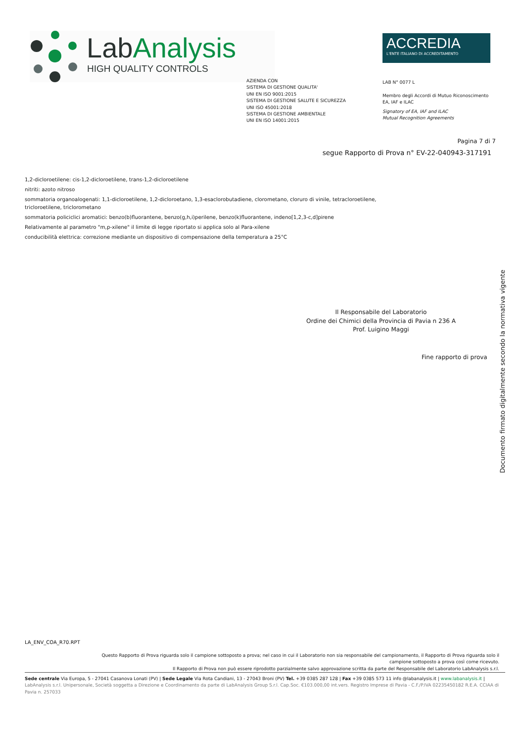LabAnalysis
HIGH QUALITY CONTROLS
ACCREDIA
L'ENTE ITALIANO DI ACCREDITAMENTO
AZIENDA CON
SISTEMA DI GESTIONE QUALITA'
UNI EN ISO 9001:2015
SISTEMA DI GESTIONE SALUTE E SICUREZZA
UNI ISO 45001:2018
SISTEMA DI GESTIONE AMBIENTALE
UNI EN ISO 14001:2015
LAB N° 0077 L
Membro degli Accordi di Mutuo Riconoscimento
EA, IAF e ILAC
Signatory of EA, IAF and ILAC
Mutual Recognition Agreements
Pagina 7 di 7
segue Rapporto di Prova n° EV-22-040943-317191
1,2-dicloroetilene: cis-1,2-dicloroetilene, trans-1,2-dicloroetilene
nitriti: azoto nitroso
sommatoria organoalogenati: 1,1-dicloroetilene, 1,2-dicloroetano, 1,3-esaclorobutadiene, clorometano, cloruro di vinile, tetracloroetilene, tricloroetilene, triclorometano
sommatoria policiclici aromatici: benzo(b)fluorantene, benzo(g,h,i)perilene, benzo(k)fluorantene, indeno[1,2,3-c,d]pirene
Relativamente al parametro "m,p-xilene" il limite di legge riportato si applica solo al Para-xilene
conducibilità elettrica: correzione mediante un dispositivo di compensazione della temperatura a 25°C
Il Responsabile del Laboratorio
Ordine dei Chimici della Provincia di Pavia n 236 A
Prof. Luigino Maggi
Fine rapporto di prova
Documento firmato digitalmente secondo la normativa vigente
LA_ENV_COA_R70.RPT
Questo Rapporto di Prova riguarda solo il campione sottoposto a prova; nel caso in cui il Laboratorio non sia responsabile del campionamento, il Rapporto di Prova riguarda solo il campione sottoposto a prova così come ricevuto.
Il Rapporto di Prova non può essere riprodotto parzialmente salvo approvazione scritta da parte del Responsabile del Laboratorio LabAnalysis s.r.l.
Sede centrale Via Europa, 5 - 27041 Casanova Lonati (PV) | Sede Legale Via Rota Candiani, 13 - 27043 Broni (PV) Tel. +39 0385 287 128 | Fax +39 0385 573 11 info @labanalysis.it | www.labanalysis.it | LabAnalysis s.r.l. Unipersonale, Società soggetta a Direzione e Coordinamento da parte di LabAnalysis Group S.r.l. Cap.Soc. €103.000,00 int.vers. Registro Imprese di Pavia - C.F./P.IVA 02235450182 R.E.A. CCIAA di Pavia n. 257033